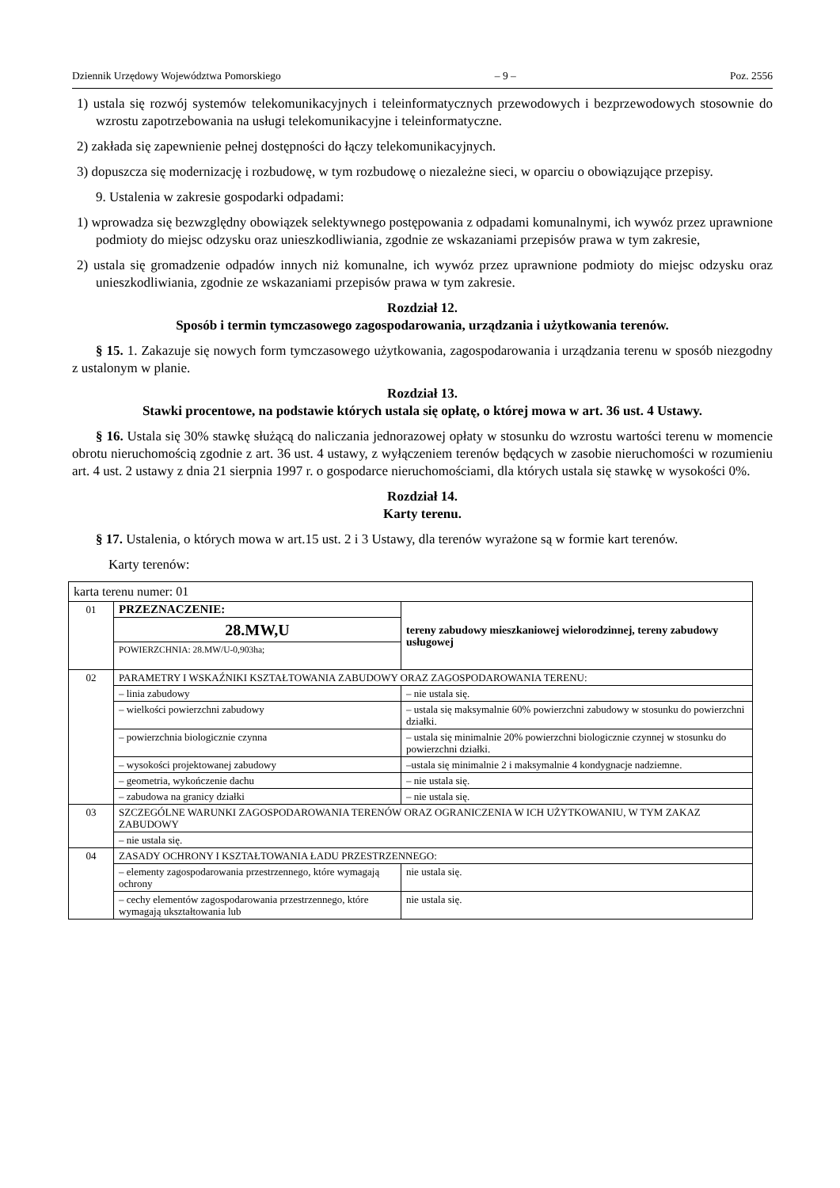Dziennik Urzędowy Województwa Pomorskiego – 9 – Poz. 2556
1) ustala się rozwój systemów telekomunikacyjnych i teleinformatycznych przewodowych i bezprzewodowych stosownie do wzrostu zapotrzebowania na usługi telekomunikacyjne i teleinformatyczne.
2) zakłada się zapewnienie pełnej dostępności do łączy telekomunikacyjnych.
3) dopuszcza się modernizację i rozbudowę, w tym rozbudowę o niezależne sieci, w oparciu o obowiązujące przepisy.
9. Ustalenia w zakresie gospodarki odpadami:
1) wprowadza się bezwzględny obowiązek selektywnego postępowania z odpadami komunalnymi, ich wywóz przez uprawnione podmioty do miejsc odzysku oraz unieszkodliwiania, zgodnie ze wskazaniami przepisów prawa w tym zakresie,
2) ustala się gromadzenie odpadów innych niż komunalne, ich wywóz przez uprawnione podmioty do miejsc odzysku oraz unieszkodliwiania, zgodnie ze wskazaniami przepisów prawa w tym zakresie.
Rozdział 12.
Sposób i termin tymczasowego zagospodarowania, urządzania i użytkowania terenów.
§ 15. 1. Zakazuje się nowych form tymczasowego użytkowania, zagospodarowania i urządzania terenu w sposób niezgodny z ustalonym w planie.
Rozdział 13.
Stawki procentowe, na podstawie których ustala się opłatę, o której mowa w art. 36 ust. 4 Ustawy.
§ 16. Ustala się 30% stawkę służącą do naliczania jednorazowej opłaty w stosunku do wzrostu wartości terenu w momencie obrotu nieruchomością zgodnie z art. 36 ust. 4 ustawy, z wyłączeniem terenów będących w zasobie nieruchomości w rozumieniu art. 4 ust. 2 ustawy z dnia 21 sierpnia 1997 r. o gospodarce nieruchomościami, dla których ustala się stawkę w wysokości 0%.
Rozdział 14.
Karty terenu.
§ 17. Ustalenia, o których mowa w art.15 ust. 2 i 3 Ustawy, dla terenów wyrażone są w formie kart terenów.
Karty terenów:
| karta terenu numer: 01 | | |
| 01 | PRZEZNACZENIE: | tereny zabudowy mieszkaniowej wielorodzinnej, tereny zabudowy usługowej |
| | 28.MW,U | |
| | POWIERZCHNIA: 28.MW/U-0,903ha; | |
| 02 | PARAMETRY I WSKAŹNIKI KSZTAŁTOWANIA ZABUDOWY ORAZ ZAGOSPODAROWANIA TERENU: | |
| | – linia zabudowy | – nie ustala się. |
| | – wielkości powierzchni zabudowy | – ustala się maksymalnie 60% powierzchni zabudowy w stosunku do powierzchni działki. |
| | – powierzchnia biologicznie czynna | – ustala się minimalnie 20% powierzchni biologicznie czynnej w stosunku do powierzchni działki. |
| | – wysokości projektowanej zabudowy | –ustala się minimalnie 2 i maksymalnie 4 kondygnacje nadziemne. |
| | – geometria, wykończenie dachu | – nie ustala się. |
| | – zabudowa na granicy działki | – nie ustala się. |
| 03 | SZCZEGÓLNE WARUNKI ZAGOSPODAROWANIA TERENÓW ORAZ OGRANICZENIA W ICH UŻYTKOWANIU, W TYM ZAKAZ ZABUDOWY | |
| | – nie ustala się. | |
| 04 | ZASADY OCHRONY I KSZTAŁTOWANIA ŁADU PRZESTRZENNEGO: | |
| | – elementy zagospodarowania przestrzennego, które wymagają ochrony | nie ustala się. |
| | – cechy elementów zagospodarowania przestrzennego, które wymagają ukształtowania lub | nie ustala się. |